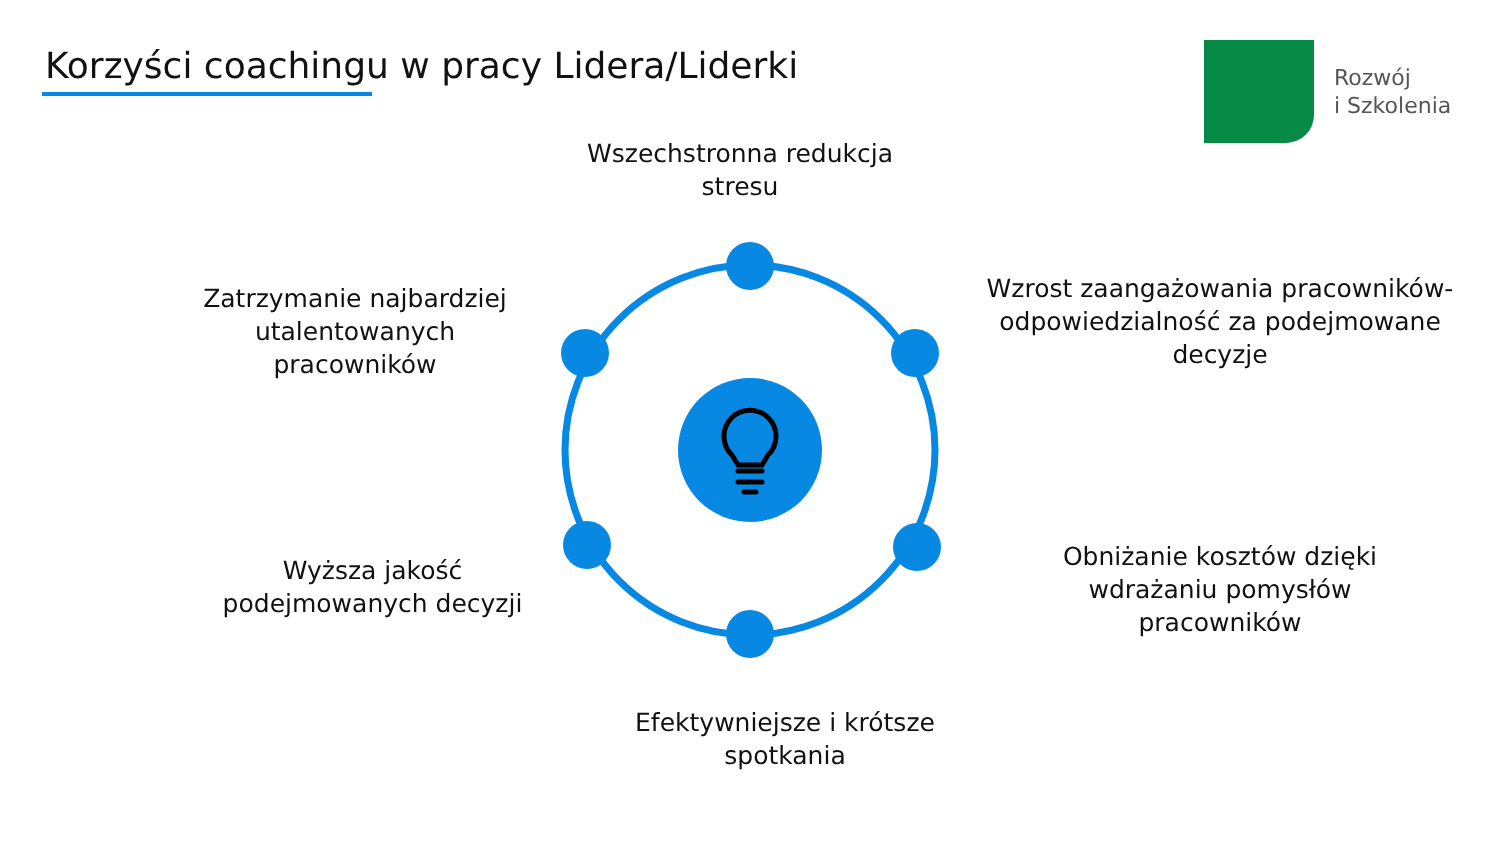Korzyści coachingu w pracy Lidera/Liderki
Rozwój
i Szkolenia
Wszechstronna redukcja stresu
Zatrzymanie najbardziej utalentowanych pracowników
Wzrost zaangażowania pracowników- odpowiedzialność za podejmowane decyzje
Wyższa jakość podejmowanych decyzji
Obniżanie kosztów dzięki wdrażaniu pomysłów pracowników
Efektywniejsze i krótsze spotkania